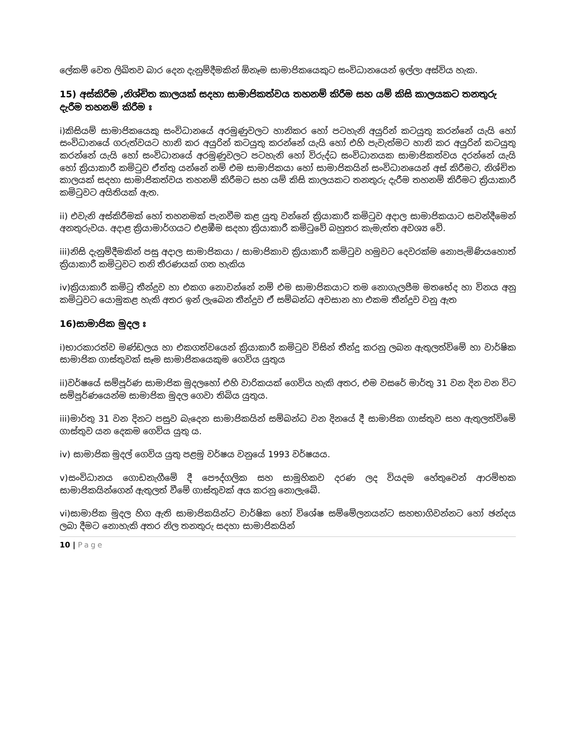ලේකම් වෙත ලිඛිතව බාර දෙන දැනුම්දීමකින් ඕනෑම සාමාජිකයෙකුට සංවිධානයෙන් ඉල්ලා අස්විය හැක.
15) අස්කිරීම ,නිශ්චිත කාලයක් සදහා සාමාජිකත්වය තහනම් කිරීම සහ යම් කිසි කාලයකට තනතුරු දැරීම තහනම් කිරීම ඃ
i)කිසියම් සාමාජිකයෙකු සංවිධානයේ අරමුණුවලට හානිකර හෝ පටහැනි අයුරින් කටයුතු කරන්නේ යැයි හෝ සංවිධානයේ ගරුත්වයට හානි කර අයුරින් කටයුතු කරන්නේ යැයි හෝ එහි පැවැත්මට හානි කර අයුරින් කටයුතු කරන්නේ යැයි හෝ සංවිධානයේ අරමුණුවලට පටහැනි හෝ විරුද්ධ සංවිධානයක සාමාජිකත්වය දරන්නේ යැයි හෝ ක්‍රියාකාරී කමිටුව ඒත්තු යන්නේ නම් එම සාමාජිකයා හෝ සාමාජිකයින් සංවිධානයෙන් අස් කිරීමට, නිශ්චිත කාලයක් සදහා සාමාජිකත්වය තහනම් කිරීමට සහ යම් කිසි කාලයකට තනතුරු දැරීම තහනම් කිරීමට ක්‍රියාකාරී කමිටුවට අයිතියක් ඇත.
ii) එවැනි අස්කිරීමක් හෝ තහනමක් පැනවීම කළ යුතු වන්නේ ක්‍රියාකාරී කමිටුව අදාල සාමාජිකයාට සවන්දීමෙන් අනතුරුවය. අදාළ ක්‍රියාමාර්ගයට එළඹීම සදහා ක්‍රියාකාරී කමිටුවේ බහුතර කැමැත්ත අවශ්‍ය වේ.
iii)නිසි දැනුම්දීමකින් පසු අදාල සාමාජිකයා / සාමාජිකාව ක්‍රියාකාරී කමිටුව හමුවට දෙවරක්ම නොපැමිණියහොත් ක්‍රියාකාරී කමිටුවට තනි තීරණයක් ගත හැකිය
iv)ක්‍රියාකාරී කමිටු තීන්දුව හා එකග නොවන්නේ නම් එම සාමාජිකයාට තම නොගැලපීම මතභේද හා විනය අනු කමිටුවට යොමුකළ හැකි අතර ඉන් ලැබෙන තීන්දුව ඒ සම්බන්ධ අවසාන හා එකම තීන්දුව වනු ඇත
16)සාමාජික මුදල ඃ
i)භාරකාරත්ව මණ්ඩලය හා එකගත්වයෙන් ක්‍රියාකාරී කමිටුව විසින් තීන්දු කරනු ලබන ඇතුලත්විමේ හා වාර්ෂික සාමාජික ගාස්තුවක් සෑම සාමාජිකයෙකුම ගෙවිය යුතුය
ii)වර්ෂයේ සම්පූර්ණ සාමාජික මුදලහෝ එහි වාරිකයක් ගෙවිය හැකි අතර, එම වසරේ මාර්තු 31 වන දින වන විට සම්පූර්ණයෙන්ම සාමාජික මුදල ගෙවා තිබිය යුතුය.
iii)මාර්තු 31 වන දිනට පසුව බැදෙන සාමාජිකයින් සම්බන්ධ වන දිනයේ දී සාමාජික ගාස්තුව සහ ඇතුලත්විමේ ගාස්තුව යන දෙකම ගෙවිය යුතු ය.
iv) සාමාජික මුදල් ගෙවිය යුතු පළමු වර්ෂය වනුයේ 1993 වර්ෂයය.
v)සංවිධානය ගොඩනැගීමේ දී පෞද්ගලික සහ සාමූහිකව දරණ ලද වියදම හේතුවෙන් ආරම්භක සාමාජිකයින්ගෙන් ඇතුලත් වීමේ ගාස්තුවක් අය කරනු නොලැබේ.
vi)සාමාජික මුදල හිග ඇති සාමාජිකයින්ට වාර්ෂික හෝ විශේෂ සම්මේලනයන්ට සහභාගිවන්නට හෝ ඡන්දය ලබා දීමට නොහැකි අතර නිල තනතුරු සදහා සාමාජිකයින්
10 | Page